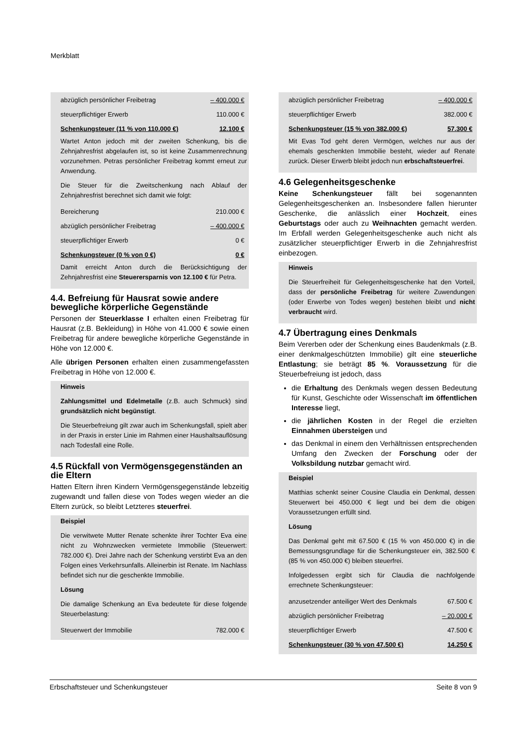Merkblatt
| abzüglich persönlicher Freibetrag | – 400.000 € |
| steuerpflichtiger Erwerb | 110.000 € |
| Schenkungsteuer (11 % von 110.000 €) | 12.100 € |
Wartet Anton jedoch mit der zweiten Schenkung, bis die Zehnjahresfrist abgelaufen ist, so ist keine Zusammenrechnung vorzunehmen. Petras persönlicher Freibetrag kommt erneut zur Anwendung.
Die Steuer für die Zweitschenkung nach Ablauf der Zehnjahresfrist berechnet sich damit wie folgt:
| Bereicherung | 210.000 € |
| abzüglich persönlicher Freibetrag | – 400.000 € |
| steuerpflichtiger Erwerb | 0 € |
| Schenkungsteuer (0 % von 0 €) | 0 € |
Damit erreicht Anton durch die Berücksichtigung der Zehnjahresfrist eine Steuerersparnis von 12.100 € für Petra.
4.4. Befreiung für Hausrat sowie andere bewegliche körperliche Gegenstände
Personen der Steuerklasse I erhalten einen Freibetrag für Hausrat (z.B. Bekleidung) in Höhe von 41.000 € sowie einen Freibetrag für andere bewegliche körperliche Gegenstände in Höhe von 12.000 €.
Alle übrigen Personen erhalten einen zusammengefassten Freibetrag in Höhe von 12.000 €.
Hinweis
Zahlungsmittel und Edelmetalle (z.B. auch Schmuck) sind grundsätzlich nicht begünstigt.
Die Steuerbefreiung gilt zwar auch im Schenkungsfall, spielt aber in der Praxis in erster Linie im Rahmen einer Haushaltsauflösung nach Todesfall eine Rolle.
4.5 Rückfall von Vermögensgegenständen an die Eltern
Hatten Eltern ihren Kindern Vermögensgegenstände lebzeitig zugewandt und fallen diese von Todes wegen wieder an die Eltern zurück, so bleibt Letzteres steuerfrei.
Beispiel
Die verwitwete Mutter Renate schenkte ihrer Tochter Eva eine nicht zu Wohnzwecken vermietete Immobilie (Steuerwert: 782.000 €). Drei Jahre nach der Schenkung verstirbt Eva an den Folgen eines Verkehrsunfalls. Alleinerbin ist Renate. Im Nachlass befindet sich nur die geschenkte Immobilie.
Lösung
Die damalige Schenkung an Eva bedeutete für diese folgende Steuerbelastung:
| Steuerwert der Immobilie | 782.000 € |
| abzüglich persönlicher Freibetrag | – 400.000 € |
| steuerpflichtiger Erwerb | 382.000 € |
| Schenkungsteuer (15 % von 382.000 €) | 57.300 € |
Mit Evas Tod geht deren Vermögen, welches nur aus der ehemals geschenkten Immobilie besteht, wieder auf Renate zurück. Dieser Erwerb bleibt jedoch nun erbschaftsteuerfrei.
4.6 Gelegenheitsgeschenke
Keine Schenkungsteuer fällt bei sogenannten Gelegenheitsgeschenken an. Insbesondere fallen hierunter Geschenke, die anlässlich einer Hochzeit, eines Geburtstags oder auch zu Weihnachten gemacht werden. Im Erbfall werden Gelegenheitsgeschenke auch nicht als zusätzlicher steuerpflichtiger Erwerb in die Zehnjahresfrist einbezogen.
Hinweis
Die Steuerfreiheit für Gelegenheitsgeschenke hat den Vorteil, dass der persönliche Freibetrag für weitere Zuwendungen (oder Erwerbe von Todes wegen) bestehen bleibt und nicht verbraucht wird.
4.7 Übertragung eines Denkmals
Beim Vererben oder der Schenkung eines Baudenkmals (z.B. einer denkmalgeschützten Immobilie) gilt eine steuerliche Entlastung; sie beträgt 85 %. Voraussetzung für die Steuerbefreiung ist jedoch, dass
die Erhaltung des Denkmals wegen dessen Bedeutung für Kunst, Geschichte oder Wissenschaft im öffentlichen Interesse liegt,
die jährlichen Kosten in der Regel die erzielten Einnahmen übersteigen und
das Denkmal in einem den Verhältnissen entsprechenden Umfang den Zwecken der Forschung oder der Volksbildung nutzbar gemacht wird.
Beispiel
Matthias schenkt seiner Cousine Claudia ein Denkmal, dessen Steuerwert bei 450.000 € liegt und bei dem die obigen Voraussetzungen erfüllt sind.
Lösung
Das Denkmal geht mit 67.500 € (15 % von 450.000 €) in die Bemessungsgrundlage für die Schenkungsteuer ein, 382.500 € (85 % von 450.000 €) bleiben steuerfrei.
Infolgedessen ergibt sich für Claudia die nachfolgende errechnete Schenkungsteuer:
| anzusetzender anteiliger Wert des Denkmals | 67.500 € |
| abzüglich persönlicher Freibetrag | – 20.000 € |
| steuerpflichtiger Erwerb | 47.500 € |
| Schenkungsteuer (30 % von 47.500 €) | 14.250 € |
Erbschaftsteuer und Schenkungsteuer Seite 8 von 9